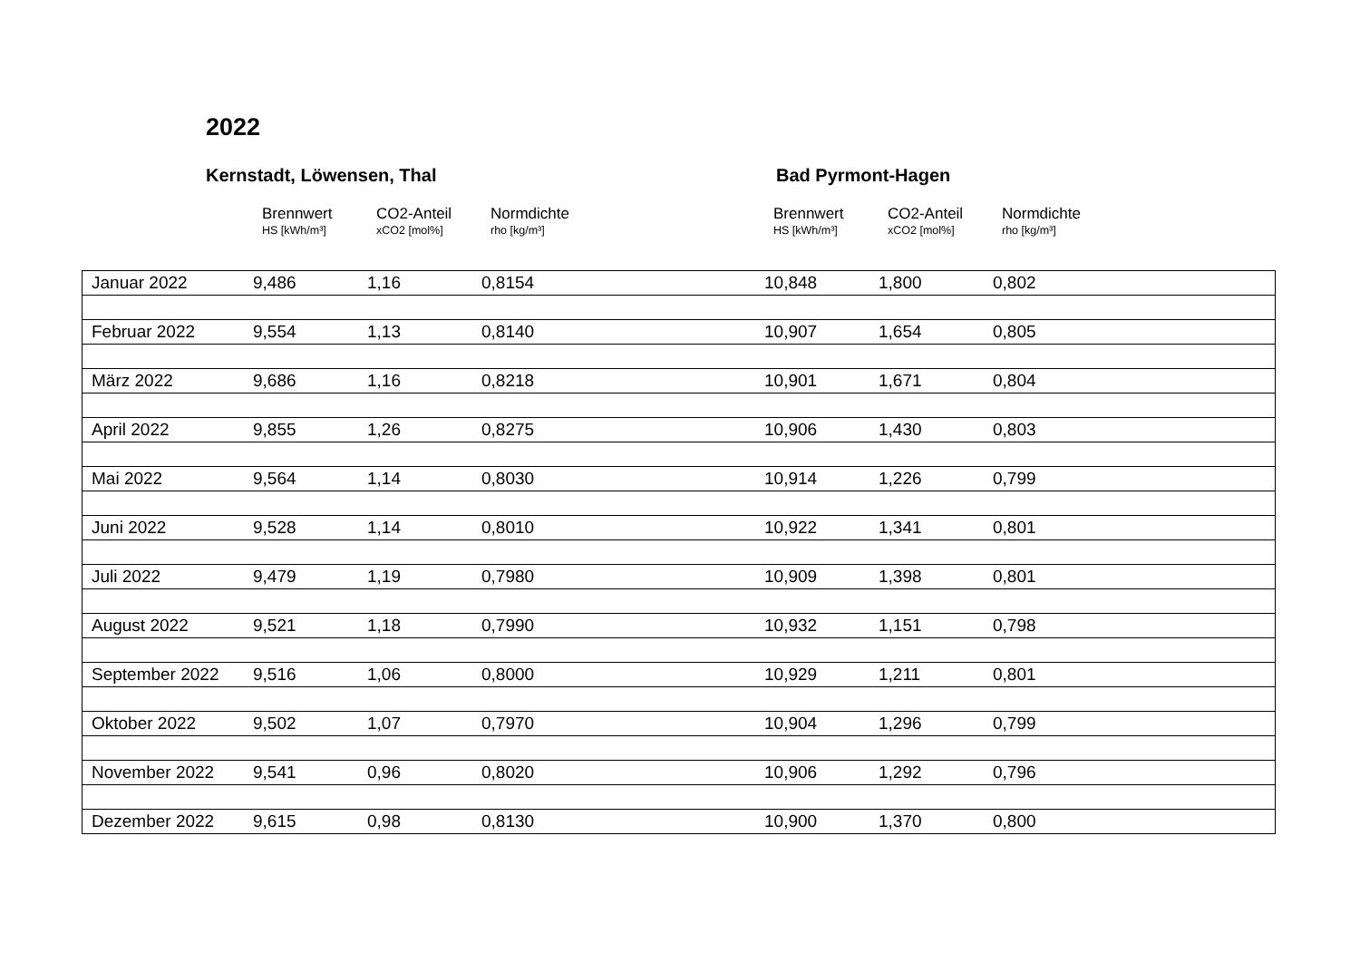2022
Kernstadt, Löwensen, Thal Bad Pyrmont-Hagen
Brennwert
HS [kWh/m³]
CO2-Anteil
xCO2 [mol%]
Normdichte
rho [kg/m³]
Brennwert
HS [kWh/m³]
CO2-Anteil
xCO2 [mol%]
Normdichte
rho [kg/m³]
| Januar 2022 | 9,486 | 1,16 | 0,8154 | | 10,848 | 1,800 | 0,802 |
| Februar 2022 | 9,554 | 1,13 | 0,8140 | | 10,907 | 1,654 | 0,805 |
| März 2022 | 9,686 | 1,16 | 0,8218 | | 10,901 | 1,671 | 0,804 |
| April 2022 | 9,855 | 1,26 | 0,8275 | | 10,906 | 1,430 | 0,803 |
| Mai 2022 | 9,564 | 1,14 | 0,8030 | | 10,914 | 1,226 | 0,799 |
| Juni 2022 | 9,528 | 1,14 | 0,8010 | | 10,922 | 1,341 | 0,801 |
| Juli 2022 | 9,479 | 1,19 | 0,7980 | | 10,909 | 1,398 | 0,801 |
| August 2022 | 9,521 | 1,18 | 0,7990 | | 10,932 | 1,151 | 0,798 |
| September 2022 | 9,516 | 1,06 | 0,8000 | | 10,929 | 1,211 | 0,801 |
| Oktober 2022 | 9,502 | 1,07 | 0,7970 | | 10,904 | 1,296 | 0,799 |
| November 2022 | 9,541 | 0,96 | 0,8020 | | 10,906 | 1,292 | 0,796 |
| Dezember 2022 | 9,615 | 0,98 | 0,8130 | | 10,900 | 1,370 | 0,800 |